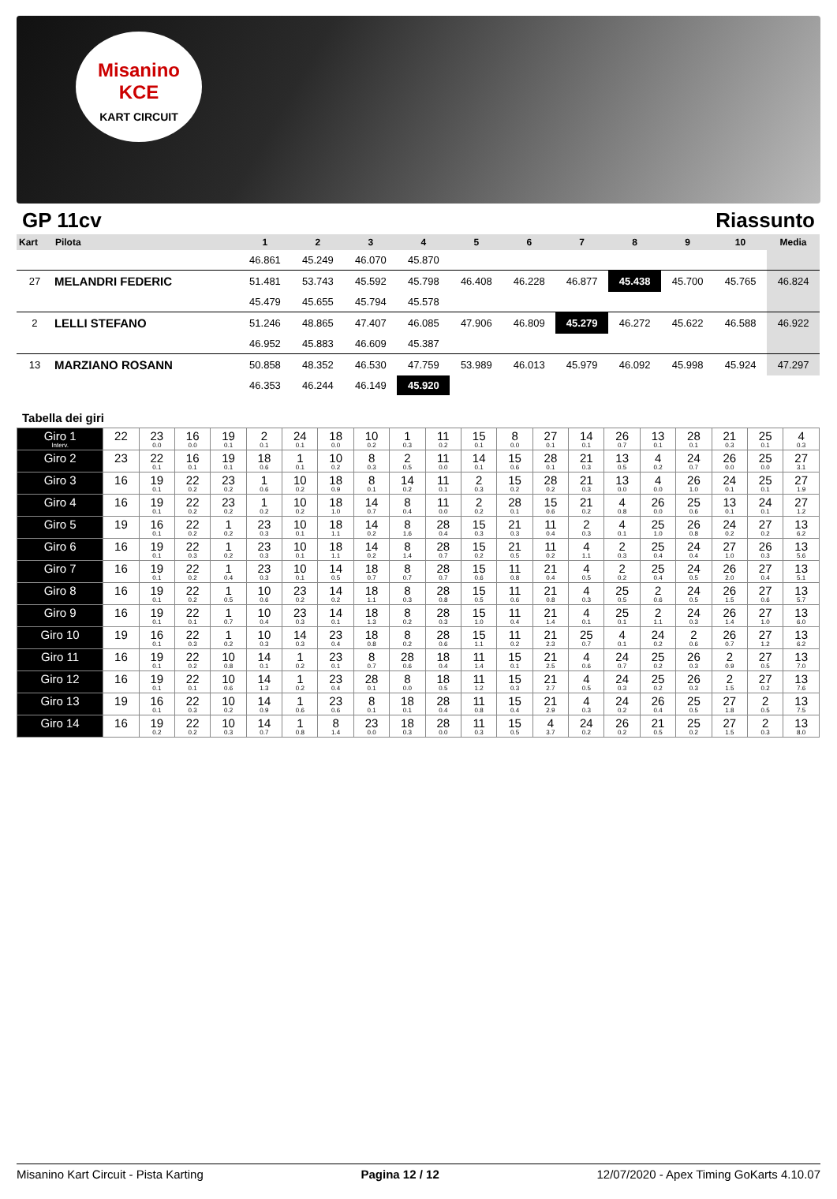Misanino
KCE
KART CIRCUIT
GP 11cv Riassunto
| Kart | Pilota | 1 | 2 | 3 | 4 | 5 | 6 | 7 | 8 | 9 | 10 | Media |
| --- | --- | --- | --- | --- | --- | --- | --- | --- | --- | --- | --- | --- |
| | | 46.861 | 45.249 | 46.070 | 45.870 | | | | | | | |
| 27 | MELANDRI FEDERIC | 51.481 | 53.743 | 45.592 | 45.798 | 46.408 | 46.228 | 46.877 | 45.438 | 45.700 | 45.765 | 46.824 |
| | | 45.479 | 45.655 | 45.794 | 45.578 | | | | | | | |
| 2 | LELLI STEFANO | 51.246 | 48.865 | 47.407 | 46.085 | 47.906 | 46.809 | 45.279 | 46.272 | 45.622 | 46.588 | 46.922 |
| | | 46.952 | 45.883 | 46.609 | 45.387 | | | | | | | |
| 13 | MARZIANO ROSANN | 50.858 | 48.352 | 46.530 | 47.759 | 53.989 | 46.013 | 45.979 | 46.092 | 45.998 | 45.924 | 47.297 |
| | | 46.353 | 46.244 | 46.149 | 45.920 | | | | | | | |
Tabella dei giri
| Giro 1 Interv. | 22 | 23 0.0 | 16 0.0 | 19 0.1 | 2 0.1 | 24 0.1 | 18 0.0 | 10 0.2 | 1 0.3 | 11 0.2 | 15 0.1 | 8 0.0 | 27 0.1 | 14 0.1 | 26 0.7 | 13 0.1 | 28 0.1 | 21 0.3 | 25 0.1 | 4 0.3 |
| Giro 2 | 23 | 22 0.1 | 16 0.1 | 19 0.1 | 18 0.6 | 1 0.1 | 10 0.2 | 8 0.3 | 2 0.5 | 11 0.0 | 14 0.1 | 15 0.6 | 28 0.1 | 21 0.3 | 13 0.5 | 4 0.2 | 24 0.7 | 26 0.0 | 25 0.0 | 27 3.1 |
| Giro 3 | 16 | 19 0.1 | 22 0.2 | 23 0.2 | 1 0.6 | 10 0.2 | 18 0.9 | 8 0.1 | 14 0.2 | 11 0.1 | 2 0.3 | 15 0.2 | 28 0.2 | 21 0.3 | 13 0.0 | 4 0.0 | 26 1.0 | 24 0.1 | 25 0.1 | 27 1.9 |
| Giro 4 | 16 | 19 0.1 | 22 0.2 | 23 0.2 | 1 0.2 | 10 0.2 | 18 1.0 | 14 0.7 | 8 0.4 | 11 0.0 | 2 0.2 | 28 0.1 | 15 0.6 | 21 0.2 | 4 0.8 | 26 0.0 | 25 0.6 | 13 0.1 | 24 0.1 | 27 1.2 |
| Giro 5 | 19 | 16 0.1 | 22 0.2 | 1 0.2 | 23 0.3 | 10 0.1 | 18 1.1 | 14 0.2 | 8 1.6 | 28 0.4 | 15 0.3 | 21 0.3 | 11 0.4 | 2 0.3 | 4 0.1 | 25 1.0 | 26 0.8 | 24 0.2 | 27 0.2 | 13 6.2 |
| Giro 6 | 16 | 19 0.1 | 22 0.3 | 1 0.2 | 23 0.3 | 10 0.1 | 18 1.1 | 14 0.2 | 8 1.4 | 28 0.7 | 15 0.2 | 21 0.5 | 11 0.2 | 4 1.1 | 2 0.3 | 25 0.4 | 24 0.4 | 27 1.0 | 26 0.3 | 13 5.6 |
| Giro 7 | 16 | 19 0.1 | 22 0.2 | 1 0.4 | 23 0.3 | 10 0.1 | 14 0.5 | 18 0.7 | 8 0.7 | 28 0.7 | 15 0.6 | 11 0.8 | 21 0.4 | 4 0.5 | 2 0.2 | 25 0.4 | 24 0.5 | 26 2.0 | 27 0.4 | 13 5.1 |
| Giro 8 | 16 | 19 0.1 | 22 0.2 | 1 0.5 | 10 0.6 | 23 0.2 | 14 0.2 | 18 1.1 | 8 0.3 | 28 0.8 | 15 0.5 | 11 0.6 | 21 0.8 | 4 0.3 | 25 0.5 | 2 0.6 | 24 0.5 | 26 1.5 | 27 0.6 | 13 5.7 |
| Giro 9 | 16 | 19 0.1 | 22 0.1 | 1 0.7 | 10 0.4 | 23 0.3 | 14 0.1 | 18 1.3 | 8 0.2 | 28 0.3 | 15 1.0 | 11 0.4 | 21 1.4 | 4 0.1 | 25 0.1 | 2 1.1 | 24 0.3 | 26 1.4 | 27 1.0 | 13 6.0 |
| Giro 10 | 19 | 16 0.1 | 22 0.3 | 1 0.2 | 10 0.3 | 14 0.3 | 23 0.4 | 18 0.8 | 8 0.2 | 28 0.6 | 15 1.1 | 11 0.2 | 21 2.3 | 25 0.7 | 4 0.1 | 24 0.2 | 2 0.6 | 26 0.7 | 27 1.2 | 13 6.2 |
| Giro 11 | 16 | 19 0.1 | 22 0.2 | 10 0.8 | 14 0.1 | 1 0.2 | 23 0.1 | 8 0.7 | 28 0.6 | 18 0.4 | 11 1.4 | 15 0.1 | 21 2.5 | 4 0.6 | 24 0.7 | 25 0.2 | 26 0.3 | 2 0.9 | 27 0.5 | 13 7.0 |
| Giro 12 | 16 | 19 0.1 | 22 0.1 | 10 0.6 | 14 1.3 | 1 0.2 | 23 0.4 | 28 0.1 | 8 0.0 | 18 0.5 | 11 1.2 | 15 0.3 | 21 2.7 | 4 0.5 | 24 0.3 | 25 0.2 | 26 0.3 | 2 1.5 | 27 0.2 | 13 7.6 |
| Giro 13 | 19 | 16 0.1 | 22 0.3 | 10 0.2 | 14 0.9 | 1 0.6 | 23 0.6 | 8 0.1 | 18 0.1 | 28 0.4 | 11 0.8 | 15 0.4 | 21 2.9 | 4 0.3 | 24 0.2 | 26 0.4 | 25 0.5 | 27 1.8 | 2 0.5 | 13 7.5 |
| Giro 14 | 16 | 19 0.2 | 22 0.2 | 10 0.3 | 14 0.7 | 1 0.8 | 8 1.4 | 23 0.0 | 18 0.3 | 28 0.0 | 11 0.3 | 15 0.5 | 4 3.7 | 24 0.2 | 26 0.2 | 21 0.5 | 25 0.2 | 27 1.5 | 2 0.3 | 13 8.0 |
Misanino Kart Circuit - Pista Karting Pagina 12 / 12 12/07/2020 - Apex Timing GoKarts 4.10.07